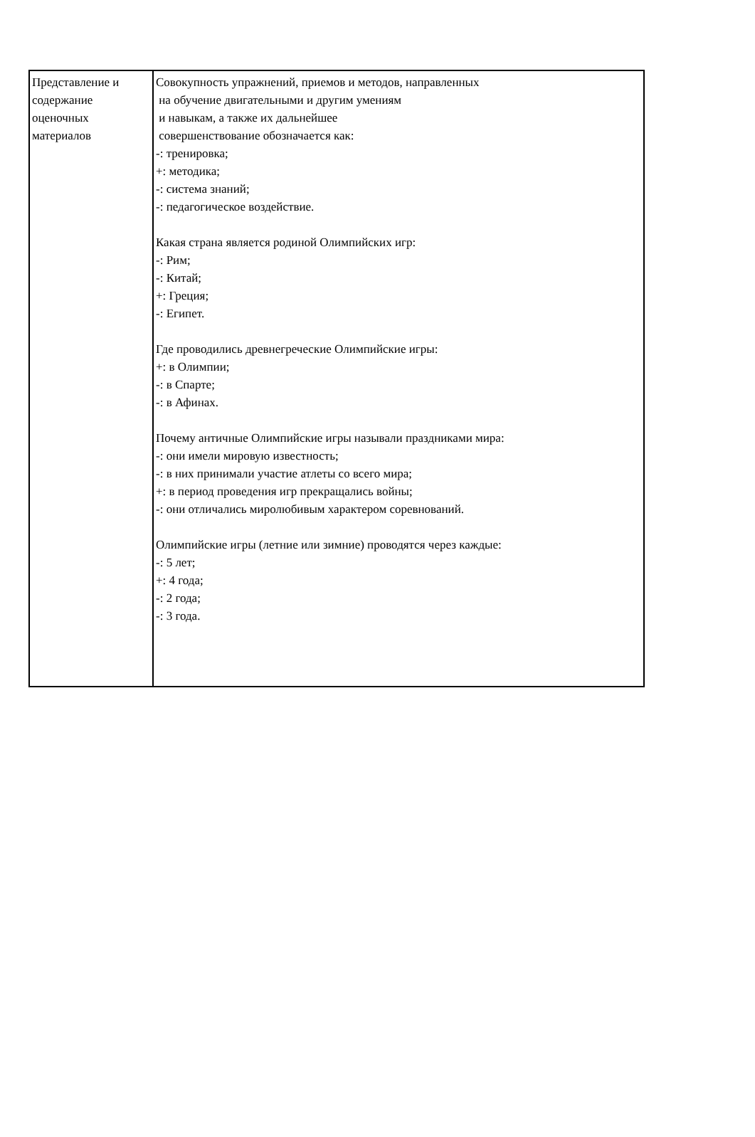| Представление и содержание оценочных материалов | Совокупность упражнений, приемов и методов, направленных на обучение двигательными и другим умениям и навыкам, а также их дальнейшее совершенствование обозначается как: -: тренировка; +: методика; -: система знаний; -: педагогическое воздействие. Какая страна является родиной Олимпийских игр: -: Рим; -: Китай; +: Греция; -: Египет. Где проводились древнегреческие Олимпийские игры: +: в Олимпии; -: в Спарте; -: в Афинах. Почему античные Олимпийские игры называли праздниками мира: -: они имели мировую известность; -: в них принимали участие атлеты со всего мира; +: в период проведения игр прекращались войны; -: они отличались миролюбивым характером соревнований. Олимпийские игры (летние или зимние) проводятся через каждые: -: 5 лет; +: 4 года; -: 2 года; -: 3 года. |